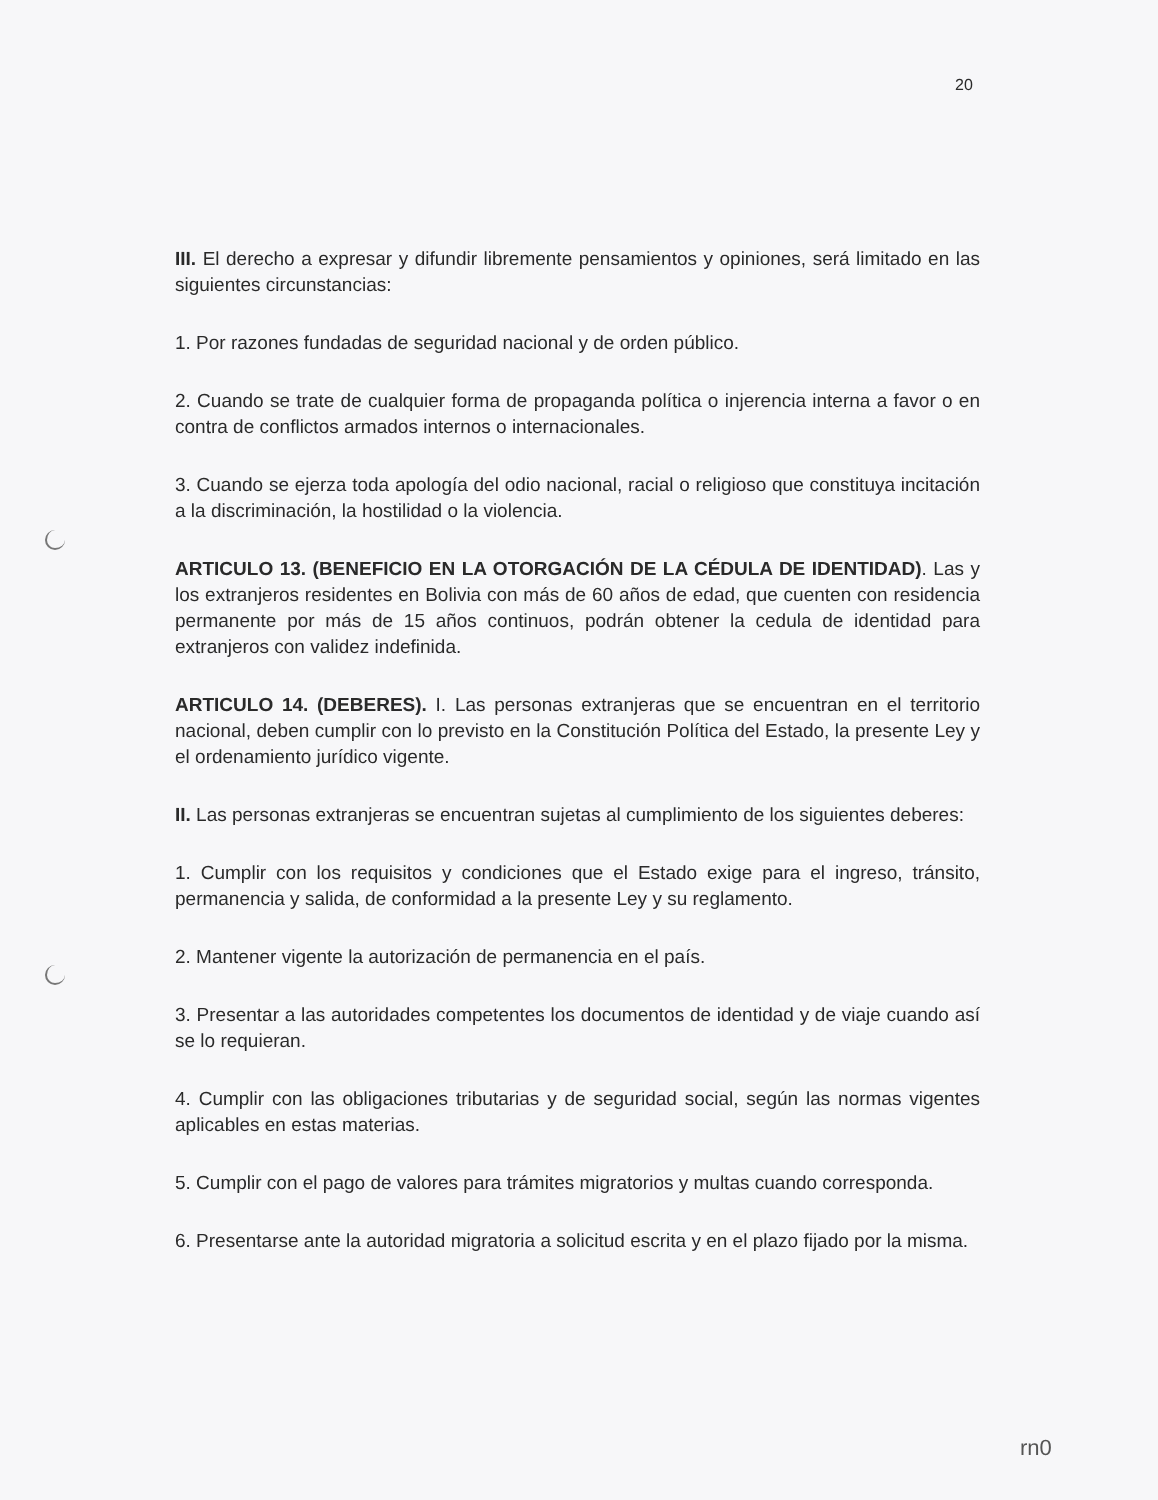20
III. El derecho a expresar y difundir libremente pensamientos y opiniones, será limitado en las siguientes circunstancias:
1. Por razones fundadas de seguridad nacional y de orden público.
2. Cuando se trate de cualquier forma de propaganda política o injerencia interna a favor o en contra de conflictos armados internos o internacionales.
3. Cuando se ejerza toda apología del odio nacional, racial o religioso que constituya incitación a la discriminación, la hostilidad o la violencia.
ARTICULO 13. (BENEFICIO EN LA OTORGACIÓN DE LA CÉDULA DE IDENTIDAD). Las y los extranjeros residentes en Bolivia con más de 60 años de edad, que cuenten con residencia permanente por más de 15 años continuos, podrán obtener la cedula de identidad para extranjeros con validez indefinida.
ARTICULO 14. (DEBERES). I. Las personas extranjeras que se encuentran en el territorio nacional, deben cumplir con lo previsto en la Constitución Política del Estado, la presente Ley y el ordenamiento jurídico vigente.
II. Las personas extranjeras se encuentran sujetas al cumplimiento de los siguientes deberes:
1. Cumplir con los requisitos y condiciones que el Estado exige para el ingreso, tránsito, permanencia y salida, de conformidad a la presente Ley y su reglamento.
2. Mantener vigente la autorización de permanencia en el país.
3. Presentar a las autoridades competentes los documentos de identidad y de viaje cuando así se lo requieran.
4. Cumplir con las obligaciones tributarias y de seguridad social, según las normas vigentes aplicables en estas materias.
5. Cumplir con el pago de valores para trámites migratorios y multas cuando corresponda.
6. Presentarse ante la autoridad migratoria a solicitud escrita y en el plazo fijado por la misma.
rn0